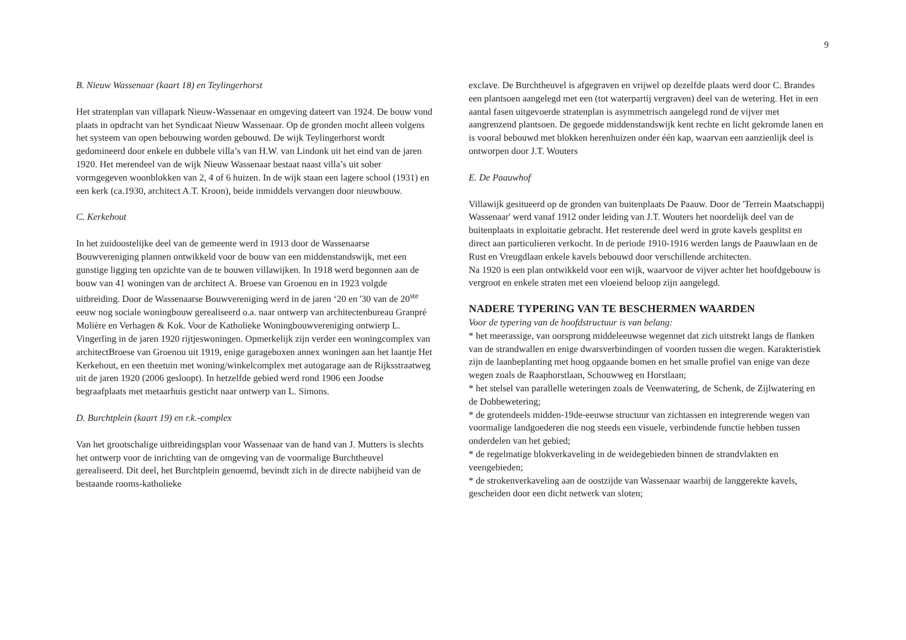9
B. Nieuw Wassenaar (kaart 18) en Teylingerhorst
Het stratenplan van villapark Nieuw-Wassenaar en omgeving dateert van 1924. De bouw vond plaats in opdracht van het Syndicaat Nieuw Wassenaar. Op de gronden mocht alleen volgens het systeem van open bebouwing worden gebouwd. De wijk Teylingerhorst wordt gedomineerd door enkele en dubbele villa’s van H.W. van Lindonk uit het eind van de jaren 1920. Het merendeel van de wijk Nieuw Wassenaar bestaat naast villa’s uit sober vormgegeven woonblokken van 2, 4 of 6 huizen. In de wijk staan een lagere school (1931) en een kerk (ca.1930, architect A.T. Kroon), beide inmiddels vervangen door nieuwbouw.
C. Kerkehout
In het zuidoostelijke deel van de gemeente werd in 1913 door de Wassenaarse Bouwvereniging plannen ontwikkeld voor de bouw van een middenstandswijk, met een gunstige ligging ten opzichte van de te bouwen villawijken. In 1918 werd begonnen aan de bouw van 41 woningen van de architect A. Broese van Groenou en in 1923 volgde uitbreiding. Door de Wassenaarse Bouwvereniging werd in de jaren ‘20 en '30 van de 20<sup>ste</sup> eeuw nog sociale woningbouw gerealiseerd o.a. naar ontwerp van architectenbureau Granpré Molière en Verhagen & Kok. Voor de Katholieke Woningbouwvereniging ontwierp L. Vingerling in de jaren 1920 rijtjeswoningen. Opmerkelijk zijn verder een woningcomplex van architectBroese van Groenou uit 1919, enige garageboxen annex woningen aan het laantje Het Kerkehout, en een theetuin met woning/winkelcomplex met autogarage aan de Rijksstraatweg uit de jaren 1920 (2006 gesloopt). In hetzelfde gebied werd rond 1906 een Joodse begraafplaats met metaarhuis gesticht naar ontwerp van L. Simons.
D. Burchtplein (kaart 19) en r.k.-complex
Van het grootschalige uitbreidingsplan voor Wassenaar van de hand van J. Mutters is slechts het ontwerp voor de inrichting van de omgeving van de voormalige Burchtheuvel gerealiseerd. Dit deel, het Burchtplein genoemd, bevindt zich in de directe nabijheid van de bestaande rooms-katholieke
exclave. De Burchtheuvel is afgegraven en vrijwel op dezelfde plaats werd door C. Brandes een plantsoen aangelegd met een (tot waterpartij vergraven) deel van de wetering. Het in een aantal fasen uitgevoerde stratenplan is asymmetrisch aangelegd rond de vijver met aangrenzend plantsoen. De gegoede middenstandswijk kent rechte en licht gekromde lanen en is vooral bebouwd met blokken herenhuizen onder één kap, waarvan een aanzienlijk deel is ontworpen door J.T. Wouters
E. De Paauwhof
Villawijk gesitueerd op de gronden van buitenplaats De Paauw. Door de 'Terrein Maatschappij Wassenaar' werd vanaf 1912 onder leiding van J.T. Wouters het noordelijk deel van de buitenplaats in exploitatie gebracht. Het resterende deel werd in grote kavels gesplitst en direct aan particulieren verkocht. In de periode 1910-1916 werden langs de Paauwlaan en de Rust en Vreugdlaan enkele kavels bebouwd door verschillende architecten.
Na 1920 is een plan ontwikkeld voor een wijk, waarvoor de vijver achter het hoofdgebouw is vergroot en enkele straten met een vloeiend beloop zijn aangelegd.
NADERE TYPERING VAN TE BESCHERMEN WAARDEN
Voor de typering van de hoofdstructuur is van belang:
* het meerassige, van oorsprong middeleeuwse wegennet dat zich uitstrekt langs de flanken van de strandwallen en enige dwarsverbindingen of voorden tussen die wegen. Karakteristiek zijn de laanbeplanting met hoog opgaande bomen en het smalle profiel van enige van deze wegen zoals de Raaphorstlaan, Schouwweg en Horstlaan;
* het stelsel van parallelle weteringen zoals de Veenwatering, de Schenk, de Zijlwatering en de Dobbewetering;
* de grotendeels midden-19de-eeuwse structuur van zichtassen en integrerende wegen van voormalige landgoederen die nog steeds een visuele, verbindende functie hebben tussen onderdelen van het gebied;
* de regelmatige blokverkaveling in de weidegebieden binnen de strandvlakten en veengebieden;
* de strokenverkaveling aan de oostzijde van Wassenaar waarbij de langgerekte kavels, gescheiden door een dicht netwerk van sloten;